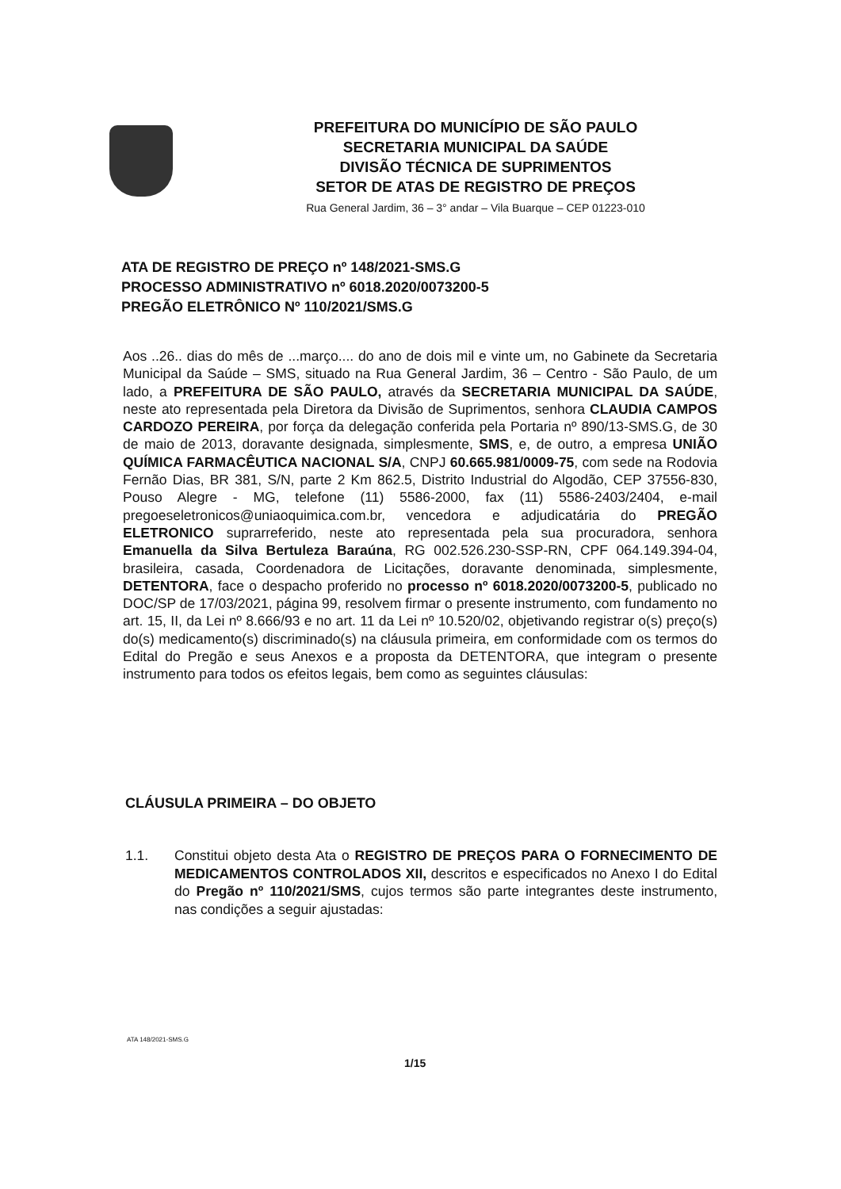PREFEITURA DO MUNICÍPIO DE SÃO PAULO
SECRETARIA MUNICIPAL DA SAÚDE
DIVISÃO TÉCNICA DE SUPRIMENTOS
SETOR DE ATAS DE REGISTRO DE PREÇOS
Rua General Jardim, 36 – 3° andar – Vila Buarque – CEP 01223-010
ATA DE REGISTRO DE PREÇO nº 148/2021-SMS.G
PROCESSO ADMINISTRATIVO nº 6018.2020/0073200-5
PREGÃO ELETRÔNICO Nº 110/2021/SMS.G
Aos ..26.. dias do mês de ...março.... do ano de dois mil e vinte um, no Gabinete da Secretaria Municipal da Saúde – SMS, situado na Rua General Jardim, 36 – Centro - São Paulo, de um lado, a PREFEITURA DE SÃO PAULO, através da SECRETARIA MUNICIPAL DA SAÚDE, neste ato representada pela Diretora da Divisão de Suprimentos, senhora CLAUDIA CAMPOS CARDOZO PEREIRA, por força da delegação conferida pela Portaria nº 890/13-SMS.G, de 30 de maio de 2013, doravante designada, simplesmente, SMS, e, de outro, a empresa UNIÃO QUÍMICA FARMACÊUTICA NACIONAL S/A, CNPJ 60.665.981/0009-75, com sede na Rodovia Fernão Dias, BR 381, S/N, parte 2 Km 862.5, Distrito Industrial do Algodão, CEP 37556-830, Pouso Alegre - MG, telefone (11) 5586-2000, fax (11) 5586-2403/2404, e-mail pregoeseletronicos@uniaoquimica.com.br, vencedora e adjudicatária do PREGÃO ELETRONICO suprarreferido, neste ato representada pela sua procuradora, senhora Emanuella da Silva Bertuleza Baraúna, RG 002.526.230-SSP-RN, CPF 064.149.394-04, brasileira, casada, Coordenadora de Licitações, doravante denominada, simplesmente, DETENTORA, face o despacho proferido no processo nº 6018.2020/0073200-5, publicado no DOC/SP de 17/03/2021, página 99, resolvem firmar o presente instrumento, com fundamento no art. 15, II, da Lei nº 8.666/93 e no art. 11 da Lei nº 10.520/02, objetivando registrar o(s) preço(s) do(s) medicamento(s) discriminado(s) na cláusula primeira, em conformidade com os termos do Edital do Pregão e seus Anexos e a proposta da DETENTORA, que integram o presente instrumento para todos os efeitos legais, bem como as seguintes cláusulas:
CLÁUSULA PRIMEIRA – DO OBJETO
1.1. Constitui objeto desta Ata o REGISTRO DE PREÇOS PARA O FORNECIMENTO DE MEDICAMENTOS CONTROLADOS XII, descritos e especificados no Anexo I do Edital do Pregão nº 110/2021/SMS, cujos termos são parte integrantes deste instrumento, nas condições a seguir ajustadas:
ATA 148/2021-SMS.G
1/15